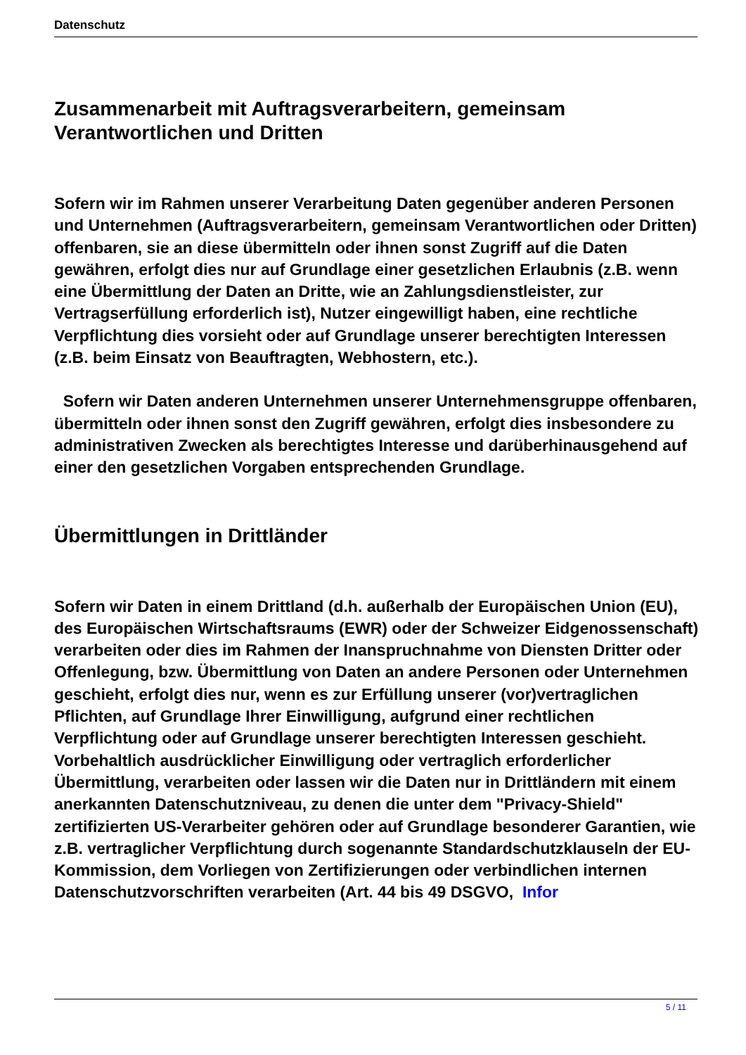Datenschutz
Zusammenarbeit mit Auftragsverarbeitern, gemeinsam Verantwortlichen und Dritten
Sofern wir im Rahmen unserer Verarbeitung Daten gegenüber anderen Personen und Unternehmen (Auftragsverarbeitern, gemeinsam Verantwortlichen oder Dritten) offenbaren, sie an diese übermitteln oder ihnen sonst Zugriff auf die Daten gewähren, erfolgt dies nur auf Grundlage einer gesetzlichen Erlaubnis (z.B. wenn eine Übermittlung der Daten an Dritte, wie an Zahlungsdienstleister, zur Vertragserfüllung erforderlich ist), Nutzer eingewilligt haben, eine rechtliche Verpflichtung dies vorsieht oder auf Grundlage unserer berechtigten Interessen (z.B. beim Einsatz von Beauftragten, Webhostern, etc.).
Sofern wir Daten anderen Unternehmen unserer Unternehmensgruppe offenbaren, übermitteln oder ihnen sonst den Zugriff gewähren, erfolgt dies insbesondere zu administrativen Zwecken als berechtigtes Interesse und darüberhinausgehend auf einer den gesetzlichen Vorgaben entsprechenden Grundlage.
Übermittlungen in Drittländer
Sofern wir Daten in einem Drittland (d.h. außerhalb der Europäischen Union (EU), des Europäischen Wirtschaftsraums (EWR) oder der Schweizer Eidgenossenschaft) verarbeiten oder dies im Rahmen der Inanspruchnahme von Diensten Dritter oder Offenlegung, bzw. Übermittlung von Daten an andere Personen oder Unternehmen geschieht, erfolgt dies nur, wenn es zur Erfüllung unserer (vor)vertraglichen Pflichten, auf Grundlage Ihrer Einwilligung, aufgrund einer rechtlichen Verpflichtung oder auf Grundlage unserer berechtigten Interessen geschieht. Vorbehaltlich ausdrücklicher Einwilligung oder vertraglich erforderlicher Übermittlung, verarbeiten oder lassen wir die Daten nur in Drittländern mit einem anerkannten Datenschutzniveau, zu denen die unter dem "Privacy-Shield" zertifizierten US-Verarbeiter gehören oder auf Grundlage besonderer Garantien, wie z.B. vertraglicher Verpflichtung durch sogenannte Standardschutzklauseln der EU-Kommission, dem Vorliegen von Zertifizierungen oder verbindlichen internen Datenschutzvorschriften verarbeiten (Art. 44 bis 49 DSGVO, Infor
5 / 11